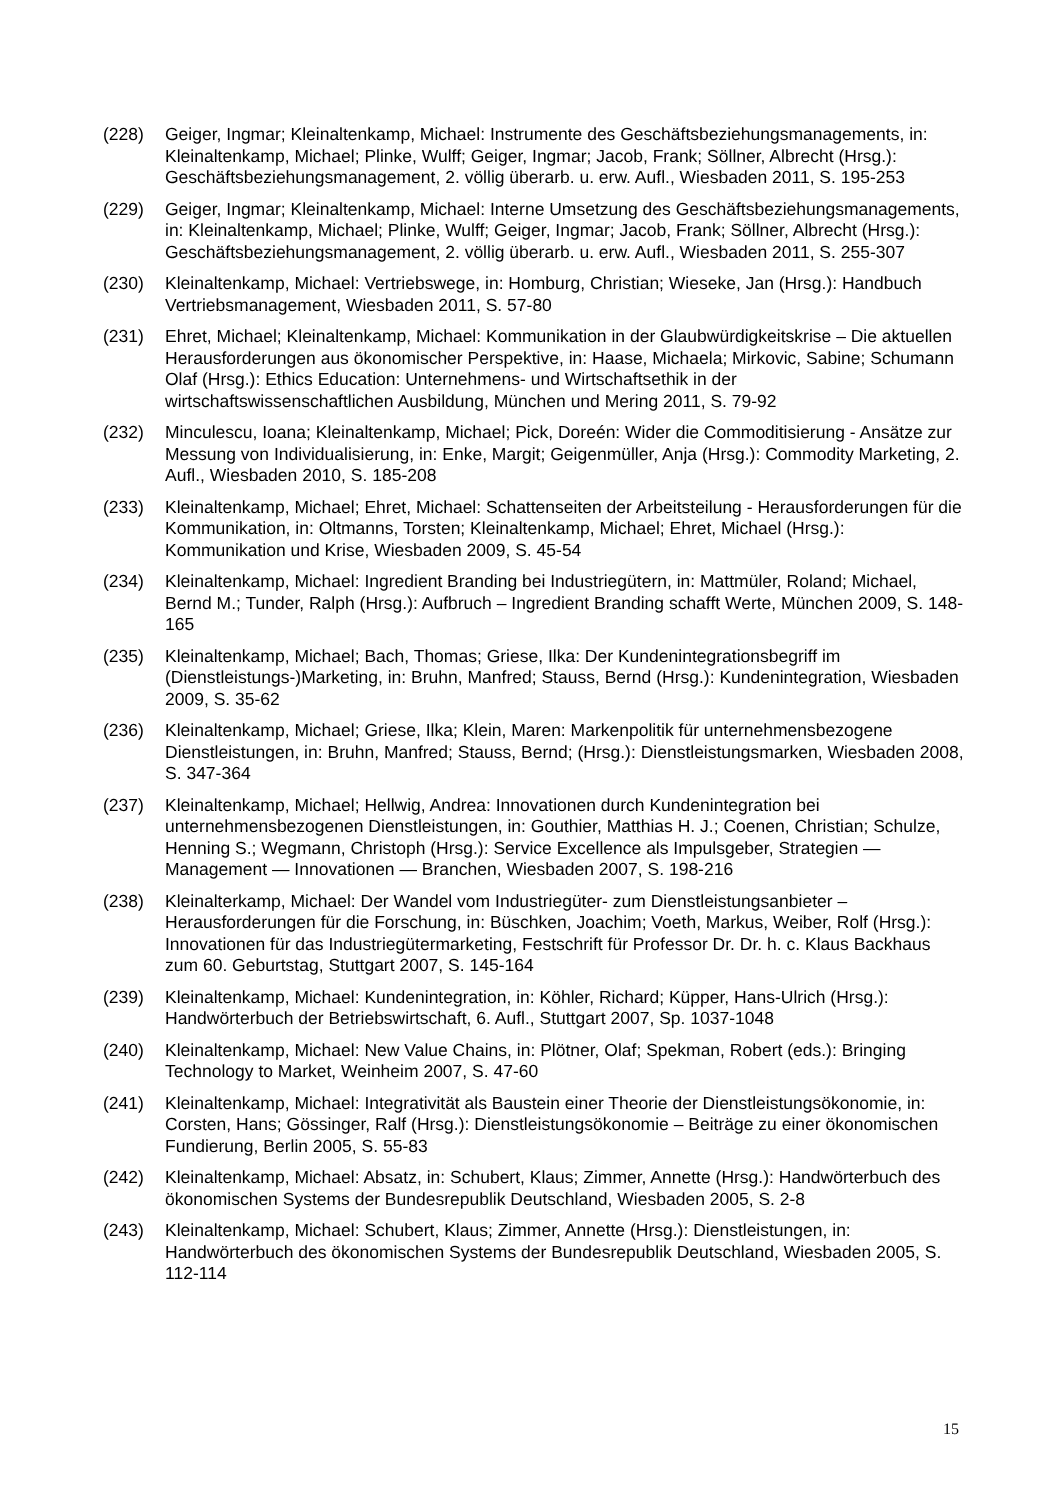(228) Geiger, Ingmar; Kleinaltenkamp, Michael: Instrumente des Geschäftsbeziehungsmanage­ments, in: Kleinaltenkamp, Michael; Plinke, Wulff; Geiger, Ingmar; Jacob, Frank; Söllner, Albrecht (Hrsg.): Geschäftsbeziehungsmanagement, 2. völlig überarb. u. erw. Aufl., Wiesbaden 2011, S. 195-253
(229) Geiger, Ingmar; Kleinaltenkamp, Michael: Interne Umsetzung des Geschäftsbeziehungsma­nagements, in: Kleinaltenkamp, Michael; Plinke, Wulff; Geiger, Ingmar; Jacob, Frank; Söllner, Albrecht (Hrsg.): Geschäftsbeziehungsmanagement, 2. völlig überarb. u. erw. Aufl., Wiesbaden 2011, S. 255-307
(230) Kleinaltenkamp, Michael: Vertriebswege, in: Homburg, Christian; Wieseke, Jan (Hrsg.): Handbuch Vertriebsmanagement, Wiesbaden 2011, S. 57-80
(231) Ehret, Michael; Kleinaltenkamp, Michael: Kommunikation in der Glaubwürdigkeitskrise – Die aktuellen Herausforderungen aus ökonomischer Perspektive, in: Haase, Michaela; Mirkovic, Sabine; Schumann Olaf (Hrsg.): Ethics Education: Unternehmens- und Wirtschaftsethik in der wirtschaftswissenschaftlichen Ausbildung, München und Mering 2011, S. 79-92
(232) Minculescu, Ioana; Kleinaltenkamp, Michael; Pick, Doreén: Wider die Commoditisierung - Ansätze zur Messung von Individualisierung, in: Enke, Margit; Geigenmüller, Anja (Hrsg.): Commodity Marketing, 2. Aufl., Wiesbaden 2010, S. 185-208
(233) Kleinaltenkamp, Michael; Ehret, Michael: Schattenseiten der Arbeitsteilung - Herausforderungen für die Kommunikation, in: Oltmanns, Torsten; Kleinaltenkamp, Michael; Ehret, Michael (Hrsg.): Kommunikation und Krise, Wiesbaden 2009, S. 45-54
(234) Kleinaltenkamp, Michael: Ingredient Branding bei Industriegütern, in: Mattmüler, Roland; Michael, Bernd M.; Tunder, Ralph (Hrsg.): Aufbruch – Ingredient Branding schafft Werte, München 2009, S. 148-165
(235) Kleinaltenkamp, Michael; Bach, Thomas; Griese, Ilka: Der Kundenintegrationsbegriff im (Dienstleistungs-)Marketing, in: Bruhn, Manfred; Stauss, Bernd (Hrsg.): Kundenintegration, Wiesbaden 2009, S. 35-62
(236) Kleinaltenkamp, Michael; Griese, Ilka; Klein, Maren: Markenpolitik für unternehmensbezogene Dienstleistungen, in: Bruhn, Manfred; Stauss, Bernd; (Hrsg.): Dienstleistungsmarken, Wiesbaden 2008, S. 347-364
(237) Kleinaltenkamp, Michael; Hellwig, Andrea: Innovationen durch Kundenintegration bei unternehmensbezogenen Dienstleistungen, in: Gouthier, Matthias H. J.; Coenen, Christian; Schulze, Henning S.; Wegmann, Christoph (Hrsg.): Service Excellence als Impulsgeber, Strategien — Management — Innovationen — Branchen, Wiesbaden 2007, S. 198-216
(238) Kleinalterkamp, Michael: Der Wandel vom Industriegüter- zum Dienstleistungsanbieter – Herausforderungen für die Forschung, in: Büschken, Joachim; Voeth, Markus, Weiber, Rolf (Hrsg.): Innovationen für das Industriegütermarketing, Festschrift für Professor Dr. Dr. h. c. Klaus Backhaus zum 60. Geburtstag, Stuttgart 2007, S. 145-164
(239) Kleinaltenkamp, Michael: Kundenintegration, in: Köhler, Richard; Küpper, Hans-Ulrich (Hrsg.): Handwörterbuch der Betriebswirtschaft, 6. Aufl., Stuttgart 2007, Sp. 1037-1048
(240) Kleinaltenkamp, Michael: New Value Chains, in: Plötner, Olaf; Spekman, Robert (eds.): Bringing Technology to Market, Weinheim 2007, S. 47-60
(241) Kleinaltenkamp, Michael: Integrativität als Baustein einer Theorie der Dienstleistungsökonomie, in: Corsten, Hans; Gössinger, Ralf (Hrsg.): Dienstleistungsökonomie – Beiträge zu einer ökonomischen Fundierung, Berlin 2005, S. 55-83
(242) Kleinaltenkamp, Michael: Absatz, in: Schubert, Klaus; Zimmer, Annette (Hrsg.): Handwörterbuch des ökonomischen Systems der Bundesrepublik Deutschland, Wiesbaden 2005, S. 2-8
(243) Kleinaltenkamp, Michael: Schubert, Klaus; Zimmer, Annette (Hrsg.): Dienstleistungen, in: Handwörterbuch des ökonomischen Systems der Bundesrepublik Deutschland, Wiesbaden 2005, S. 112-114
15